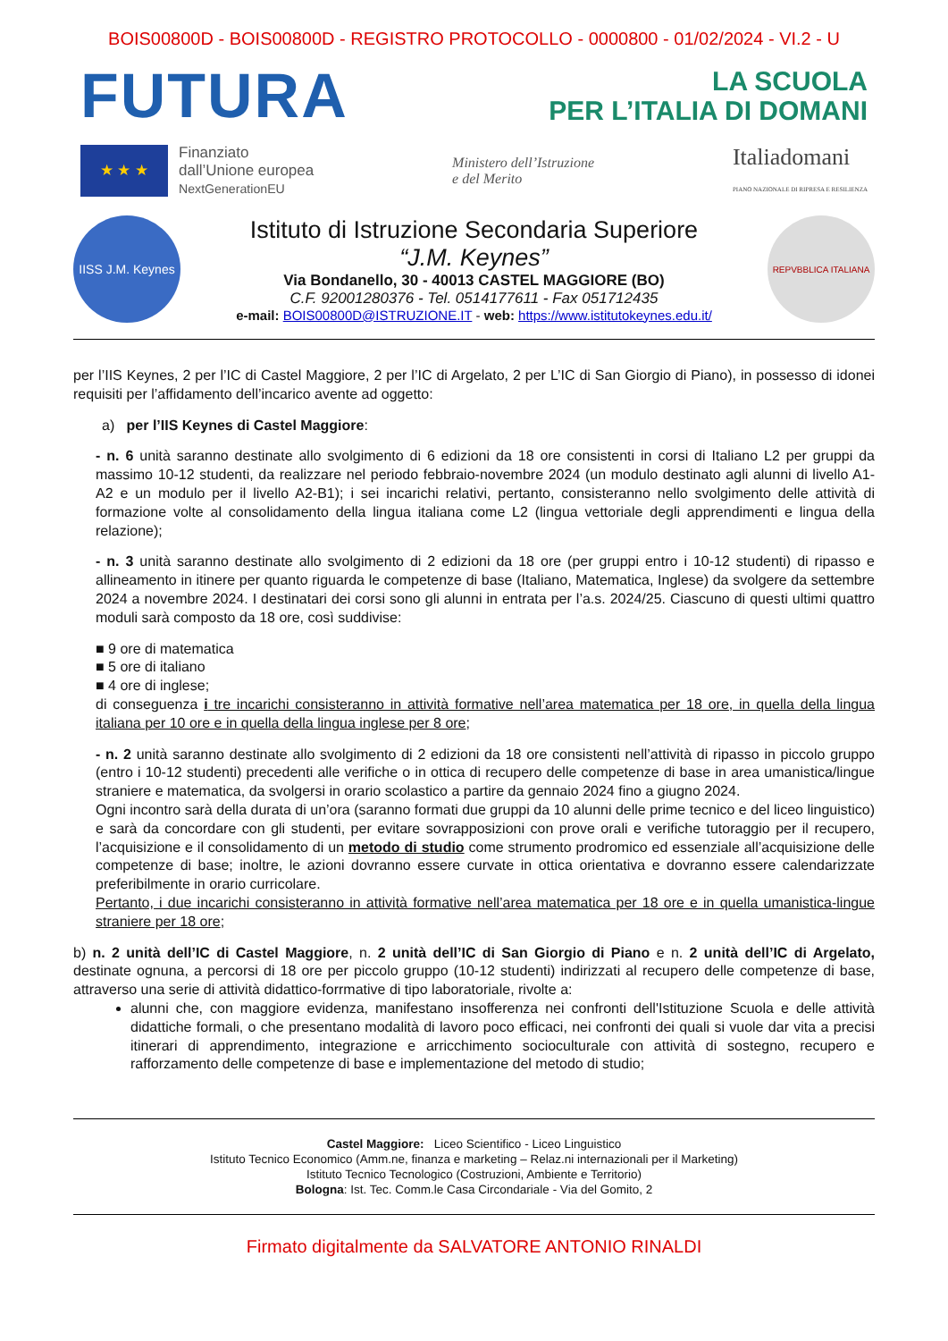BOIS00800D - BOIS00800D - REGISTRO PROTOCOLLO - 0000800 - 01/02/2024 - VI.2 - U
FUTURA
LA SCUOLA
PER L’ITALIA DI DOMANI
★ ★ ★
Finanziato
dall’Unione europea
NextGenerationEU
Ministero dell’Istruzione
e del Merito
Italiadomani
PIANO NAZIONALE DI RIPRESA E RESILIENZA
IISS J.M. Keynes
Istituto di Istruzione Secondaria Superiore
“J.M. Keynes”
Via Bondanello, 30 - 40013 CASTEL MAGGIORE (BO)
C.F. 92001280376 - Tel. 0514177611 - Fax 051712435
e-mail: BOIS00800D@ISTRUZIONE.IT - web: https://www.istitutokeynes.edu.it/
REPVBBLICA ITALIANA
per l’IIS Keynes, 2 per l’IC di Castel Maggiore, 2 per l’IC di Argelato, 2 per L’IC di San Giorgio di Piano), in possesso di idonei requisiti per l’affidamento dell’incarico avente ad oggetto:
a) per l’IIS Keynes di Castel Maggiore:
- n. 6 unità saranno destinate allo svolgimento di 6 edizioni da 18 ore consistenti in corsi di Italiano L2 per gruppi da massimo 10-12 studenti, da realizzare nel periodo febbraio-novembre 2024 (un modulo destinato agli alunni di livello A1-A2 e un modulo per il livello A2-B1); i sei incarichi relativi, pertanto, consisteranno nello svolgimento delle attività di formazione volte al consolidamento della lingua italiana come L2 (lingua vettoriale degli apprendimenti e lingua della relazione);
- n. 3 unità saranno destinate allo svolgimento di 2 edizioni da 18 ore (per gruppi entro i 10-12 studenti) di ripasso e allineamento in itinere per quanto riguarda le competenze di base (Italiano, Matematica, Inglese) da svolgere da settembre 2024 a novembre 2024. I destinatari dei corsi sono gli alunni in entrata per l’a.s. 2024/25. Ciascuno di questi ultimi quattro moduli sarà composto da 18 ore, così suddivise:
■ 9 ore di matematica
■ 5 ore di italiano
■ 4 ore di inglese;
di conseguenza i tre incarichi consisteranno in attività formative nell’area matematica per 18 ore, in quella della lingua italiana per 10 ore e in quella della lingua inglese per 8 ore;
- n. 2 unità saranno destinate allo svolgimento di 2 edizioni da 18 ore consistenti nell’attività di ripasso in piccolo gruppo (entro i 10-12 studenti) precedenti alle verifiche o in ottica di recupero delle competenze di base in area umanistica/lingue straniere e matematica, da svolgersi in orario scolastico a partire da gennaio 2024 fino a giugno 2024.
Ogni incontro sarà della durata di un’ora (saranno formati due gruppi da 10 alunni delle prime tecnico e del liceo linguistico) e sarà da concordare con gli studenti, per evitare sovrapposizioni con prove orali e verifiche tutoraggio per il recupero, l’acquisizione e il consolidamento di un metodo di studio come strumento prodromico ed essenziale all’acquisizione delle competenze di base; inoltre, le azioni dovranno essere curvate in ottica orientativa e dovranno essere calendarizzate preferibilmente in orario curricolare.
Pertanto, i due incarichi consisteranno in attività formative nell’area matematica per 18 ore e in quella umanistica-lingue straniere per 18 ore;
b) n. 2 unità dell’IC di Castel Maggiore, n. 2 unità dell’IC di San Giorgio di Piano e n. 2 unità dell’IC di Argelato, destinate ognuna, a percorsi di 18 ore per piccolo gruppo (10-12 studenti) indirizzati al recupero delle competenze di base, attraverso una serie di attività didattico-forrmative di tipo laboratoriale, rivolte a:
alunni che, con maggiore evidenza, manifestano insofferenza nei confronti dell'Istituzione Scuola e delle attività didattiche formali, o che presentano modalità di lavoro poco efficaci, nei confronti dei quali si vuole dar vita a precisi itinerari di apprendimento, integrazione e arricchimento socioculturale con attività di sostegno, recupero e rafforzamento delle competenze di base e implementazione del metodo di studio;
Castel Maggiore: Liceo Scientifico - Liceo Linguistico
Istituto Tecnico Economico (Amm.ne, finanza e marketing – Relaz.ni internazionali per il Marketing)
Istituto Tecnico Tecnologico (Costruzioni, Ambiente e Territorio)
Bologna: Ist. Tec. Comm.le Casa Circondariale - Via del Gomito, 2
Firmato digitalmente da SALVATORE ANTONIO RINALDI